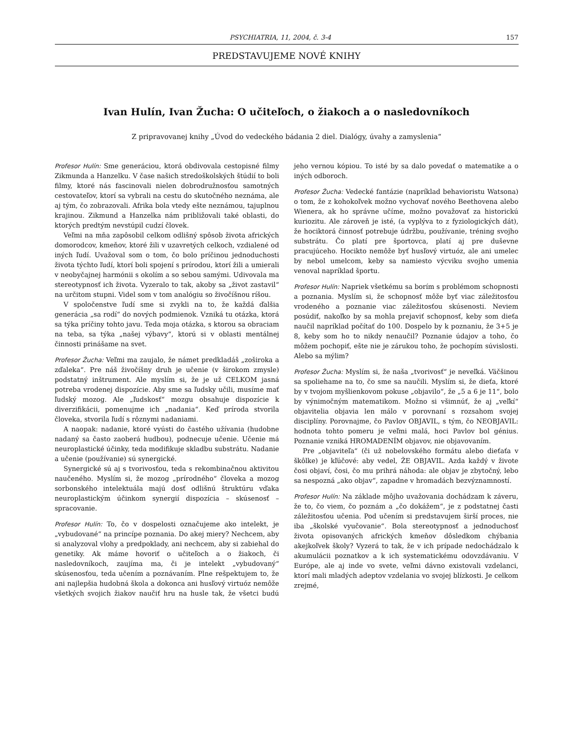PSYCHIATRIA, 11, 2004, č. 3-4 157
PREDSTAVUJEME NOVÉ KNIHY
Ivan Hulín, Ivan Žucha: O učiteľoch, o žiakoch a o nasledovníkoch
Z pripravovanej knihy „Úvod do vedeckého bádania 2 diel. Dialógy, úvahy a zamyslenia“
Profesor Hulín: Sme generáciou, ktorá obdivovala cestopisné filmy Zikmunda a Hanzelku. V čase našich stredoškolských štúdií to boli filmy, ktoré nás fascinovali nielen dobrodružnosťou samotných cestovateľov, ktorí sa vybrali na cestu do skutočného neznáma, ale aj tým, čo zobrazovali. Afrika bola vtedy ešte neznámou, tajuplnou krajinou. Zikmund a Hanzelka nám približovali také oblasti, do ktorých predtým nevstúpil cudzí človek.
Veľmi na mňa zapôsobil celkom odlišný spôsob života afrických domorodcov, kmeňov, ktoré žili v uzavretých celkoch, vzdialené od iných ľudí. Uvažoval som o tom, čo bolo príčinou jednoduchosti života týchto ľudí, ktorí boli spojení s prírodou, ktorí žili a umierali v neobyčajnej harmónii s okolím a so sebou samými. Udivovala ma stereotypnosť ich života. Vyzeralo to tak, akoby sa „život zastavil“ na určitom stupni. Videl som v tom analógiu so živočíšnou ríšou.
V spoločenstve ľudí sme si zvykli na to, že každá ďalšia generácia „sa rodí“ do nových podmienok. Vzniká tu otázka, ktorá sa týka príčiny tohto javu. Teda moja otázka, s ktorou sa obraciam na teba, sa týka „našej výbavy“, ktorú si v oblasti mentálnej činnosti prinášame na svet.
Profesor Žucha: Veľmi ma zaujalo, že námet predkladáš „zoširoka a zďaleka“. Pre náš živočíšny druh je učenie (v širokom zmysle) podstatný inštrument. Ale myslím si, že je už CELKOM jasná potreba vrodenej dispozície. Aby sme sa ľudsky učili, musíme mať ľudský mozog. Ale „ľudskosť“ mozgu obsahuje dispozície k diverzifikácii, pomenujme ich „nadania“. Keď príroda stvorila človeka, stvorila ľudí s rôznymi nadaniami.
A naopak: nadanie, ktoré vyústi do častého užívania (hudobne nadaný sa často zaoberá hudbou), podnecuje učenie. Učenie má neuroplastické účinky, teda modifikuje skladbu substrátu. Nadanie a učenie (používanie) sú synergické.
Synergické sú aj s tvorivosťou, teda s rekombinačnou aktivitou naučeného. Myslím si, že mozog „prírodného“ človeka a mozog sorbonského intelektuála majú dosť odlišnú štruktúru vďaka neuroplastickým účinkom synergií dispozícia – skúsenosť – spracovanie.
Profesor Hulín: To, čo v dospelosti označujeme ako intelekt, je „vybudované“ na princípe poznania. Do akej miery? Nechcem, aby si analyzoval vlohy a predpoklady, ani nechcem, aby si zabiehal do genetiky. Ak máme hovoriť o učiteľoch a o žiakoch, či nasledovníkoch, zaujíma ma, či je intelekt „vybudovaný“ skúsenosťou, teda učením a poznávaním. Plne rešpektujem to, že ani najlepšia hudobná škola a dokonca ani husľový virtuóz nemôže všetkých svojich žiakov naučiť hru na husle tak, že všetci budú jeho vernou kópiou. To isté by sa dalo povedať o matematike a o iných odboroch.
Profesor Žucha: Vedecké fantázie (napríklad behavioristu Watsona) o tom, že z kohokoľvek možno vychovať nového Beethovena alebo Wienera, ak ho správne učíme, možno považovať za historickú kuriozitu. Ale zároveň je isté, (a vyplýva to z fyziologických dát), že hociktorá činnosť potrebuje údržbu, používanie, tréning svojho substrátu. Čo platí pre športovca, platí aj pre duševne pracujúceho. Hocikto nemôže byť husľový virtuóz, ale ani umelec by nebol umelcom, keby sa namiesto výcviku svojho umenia venoval napríklad športu.
Profesor Hulín: Napriek všetkému sa borím s problémom schopnosti a poznania. Myslím si, že schopnosť môže byť viac záležitosťou vrodeného a poznanie viac záležitosťou skúsenosti. Neviem posúdiť, nakoľko by sa mohla prejaviť schopnosť, keby som dieťa naučil napríklad počítať do 100. Dospelo by k poznaniu, že 3+5 je 8, keby som ho to nikdy nenaučil? Poznanie údajov a toho, čo môžem pochopiť, ešte nie je zárukou toho, že pochopím súvislosti. Alebo sa mýlim?
Profesor Žucha: Myslím si, že naša „tvorivosť“ je neveľká. Väčšinou sa spoliehame na to, čo sme sa naučili. Myslím si, že dieťa, ktoré by v tvojom myšlienkovom pokuse „objavilo“, že „5 a 6 je 11“, bolo by výnimočným matematikom. Možno si všimnúť, že aj „veľkí“ objavitelia objavia len málo v porovnaní s rozsahom svojej disciplíny. Porovnajme, čo Pavlov OBJAVIL, s tým, čo NEOBJAVIL: hodnota tohto pomeru je veľmi malá, hoci Pavlov bol génius. Poznanie vzniká HROMADENÍM objavov, nie objavovaním.
Pre „objaviteľa“ (či už nobelovského formátu alebo dieťaťa v škôlke) je kľúčové: aby vedel, ŽE OBJAVIL. Azda každý v živote čosi objaví, čosi, čo mu prihrá náhoda: ale objav je zbytočný, lebo sa nespozná „ako objav“, zapadne v hromadách bezvýznamností.
Profesor Hulín: Na základe môjho uvažovania dochádzam k záveru, že to, čo viem, čo poznám a „čo dokážem“, je z podstatnej časti záležitosťou učenia. Pod učením si predstavujem širší proces, nie iba „školské vyučovanie“. Bola stereotypnosť a jednoduchosť života opisovaných afrických kmeňov dôsledkom chýbania akejkoľvek školy? Vyzerá to tak, že v ich prípade nedochádzalo k akumulácii poznatkov a k ich systematickému odovzdávaniu. V Európe, ale aj inde vo svete, veľmi dávno existovali vzdelanci, ktorí mali mladých adeptov vzdelania vo svojej blízkosti. Je celkom zrejmé,